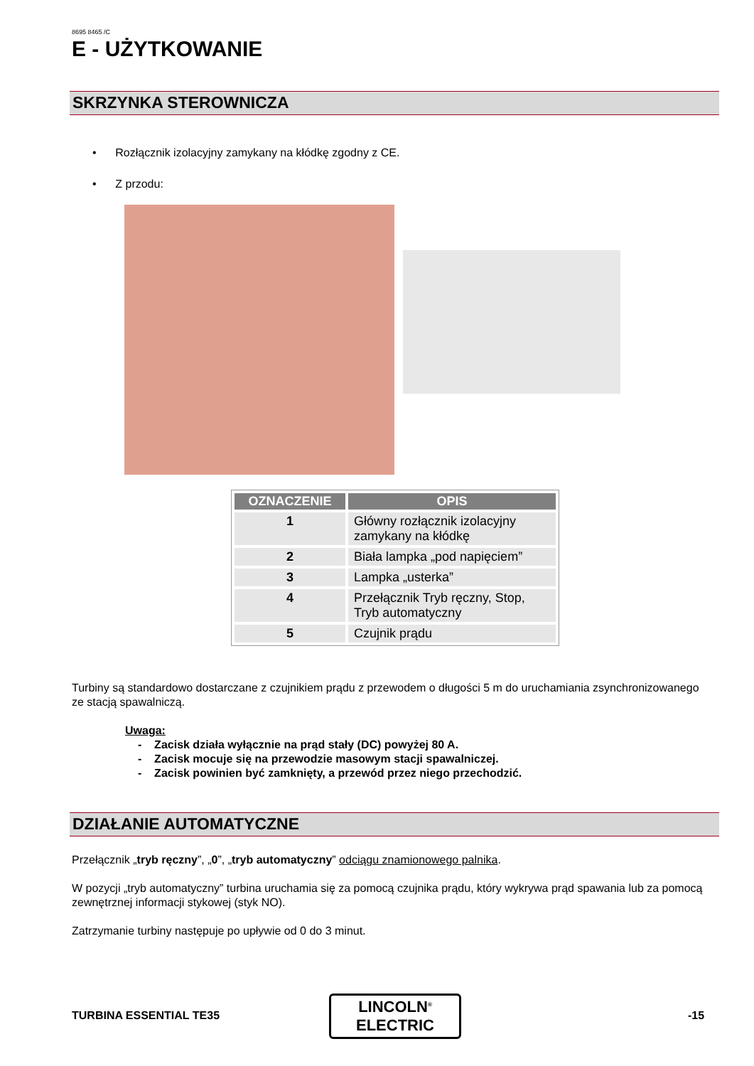8695 8465 /C
E - UŻYTKOWANIE
SKRZYNKA STEROWNICZA
• Rozłącznik izolacyjny zamykany na kłódkę zgodny z CE.
• Z przodu:
| OZNACZENIE | OPIS |
| --- | --- |
| 1 | Główny rozłącznik izolacyjny zamykany na kłódkę |
| 2 | Biała lampka „pod napięciem” |
| 3 | Lampka „usterka” |
| 4 | Przełącznik Tryb ręczny, Stop, Tryb automatyczny |
| 5 | Czujnik prądu |
Turbiny są standardowo dostarczane z czujnikiem prądu z przewodem o długości 5 m do uruchamiania zsynchronizowanego ze stacją spawalniczą.
Uwaga:
- Zacisk działa wyłącznie na prąd stały (DC) powyżej 80 A.
- Zacisk mocuje się na przewodzie masowym stacji spawalniczej.
- Zacisk powinien być zamknięty, a przewód przez niego przechodzić.
DZIAŁANIE AUTOMATYCZNE
Przełącznik „tryb ręczny”, „0”, „tryb automatyczny” odciągu znamionowego palnika.
W pozycji „tryb automatyczny” turbina uruchamia się za pomocą czujnika prądu, który wykrywa prąd spawania lub za pomocą zewnętrznej informacji stykowej (styk NO).
Zatrzymanie turbiny następuje po upływie od 0 do 3 minut.
TURBINA ESSENTIAL TE35
LINCOLN<sup>®</sup>
ELECTRIC
-15